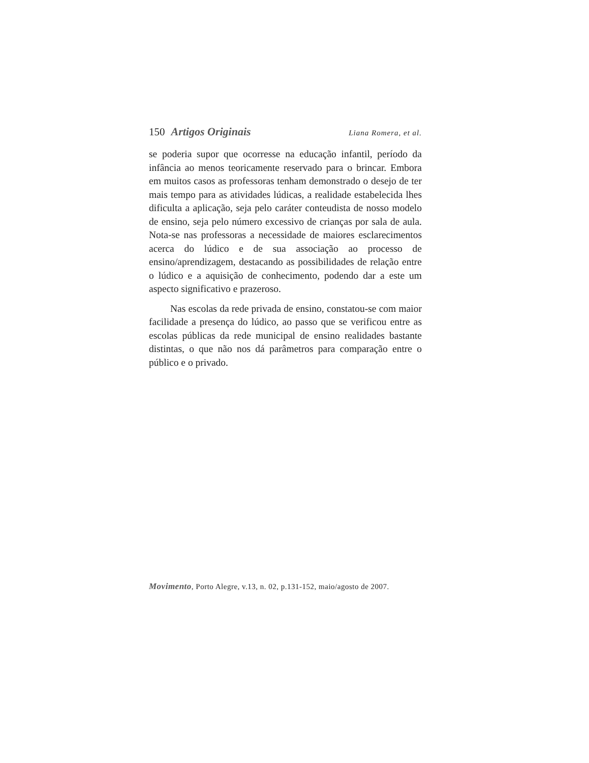150 Artigos Originais
Liana Romera, et al.
se poderia supor que ocorresse na educação infantil, período da infância ao menos teoricamente reservado para o brincar. Embora em muitos casos as professoras tenham demonstrado o desejo de ter mais tempo para as atividades lúdicas, a realidade estabelecida lhes dificulta a aplicação, seja pelo caráter conteudista de nosso modelo de ensino, seja pelo número excessivo de crianças por sala de aula. Nota-se nas professoras a necessidade de maiores esclarecimentos acerca do lúdico e de sua associação ao processo de ensino/aprendizagem, destacando as possibilidades de relação entre o lúdico e a aquisição de conhecimento, podendo dar a este um aspecto significativo e prazeroso.
Nas escolas da rede privada de ensino, constatou-se com maior facilidade a presença do lúdico, ao passo que se verificou entre as escolas públicas da rede municipal de ensino realidades bastante distintas, o que não nos dá parâmetros para comparação entre o público e o privado.
Movimento, Porto Alegre, v.13, n. 02, p.131-152, maio/agosto de 2007.